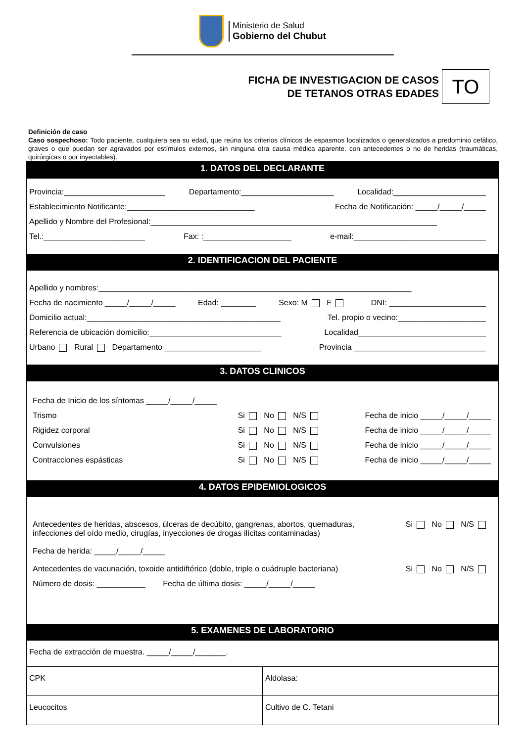Ministerio de Salud
Gobierno del Chubut
FICHA DE INVESTIGACION DE CASOS
DE TETANOS OTRAS EDADES
TO
Definición de caso
Caso sospechoso: Todo paciente, cualquiera sea su edad, que reúna los criterios clínicos de espasmos localizados o generalizados a predominio cefálico, graves o que puedan ser agravados por estímulos externos, sin ninguna otra causa médica aparente. con antecedentes o no de heridas (traumáticas, quirúrgicas o por inyectables).
1. DATOS DEL DECLARANTE
Provincia:_______________________ Departamento:_____________________ Localidad:_____________________
Establecimiento Notificante:_____________________________ Fecha de Notificación: _____/_____/_____
Apellido y Nombre del Profesional:_________________________________________________________________
Tel.:_______________________ Fax: :____________________ e-mail:______________________________
2. IDENTIFICACION DEL PACIENTE
Apellido y nombres:_______________________________________________________________________
Fecha de nacimiento _____/_____/_____ Edad: ________ Sexo: M F DNI: ______________________
Domicilio actual:____________________________________________ Tel. propio o vecino:____________________
Referencia de ubicación domicilio:______________________________ Localidad_____________________________
Urbano Rural Departamento ______________________ Provincia ______________________________
3. DATOS CLINICOS
Fecha de Inicio de los síntomas _____/_____/_____
Trismo Si No N/S Fecha de inicio _____/_____/_____
Rigidez corporal Si No N/S Fecha de inicio _____/_____/_____
Convulsiones Si No N/S Fecha de inicio _____/_____/_____
Contracciones espásticas Si No N/S Fecha de inicio _____/_____/_____
4. DATOS EPIDEMIOLOGICOS
Antecedentes de heridas, abscesos, úlceras de decúbito, gangrenas, abortos, quemaduras, infecciones del oído medio, cirugías, inyecciones de drogas ilícitas contaminadas) Si No N/S
Fecha de herida: _____/_____/_____
Antecedentes de vacunación, toxoide antidiftérico (doble, triple o cuádruple bacteriana) Si No N/S
Número de dosis: ___________ Fecha de última dosis: _____/_____/_____
5. EXAMENES DE LABORATORIO
Fecha de extracción de muestra. _____/_____/_______.
| CPK | Aldolasa: |
| Leucocitos | Cultivo de C. Tetani |